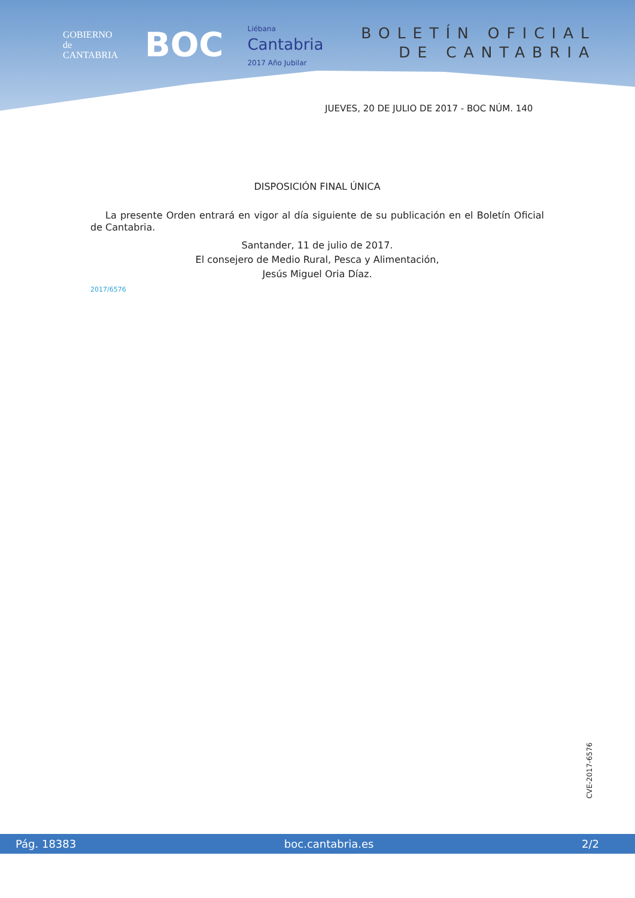GOBIERNO
de
CANTABRIA
BOC
Liébana
Cantabria
2017 Año Jubilar
BOLETÍN OFICIAL
DE CANTABRIA
JUEVES, 20 DE JULIO DE 2017 - BOC NÚM. 140
DISPOSICIÓN FINAL ÚNICA
La presente Orden entrará en vigor al día siguiente de su publicación en el Boletín Oficial de Cantabria.
Santander, 11 de julio de 2017.
El consejero de Medio Rural, Pesca y Alimentación,
Jesús Miguel Oria Díaz.
2017/6576
CVE-2017-6576
Pág. 18383 boc.cantabria.es 2/2